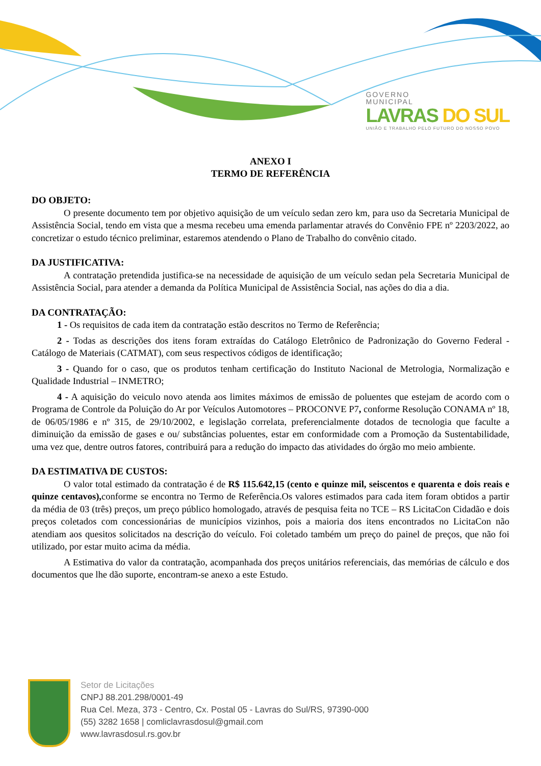GOVERNO
MUNICIPAL
LAVRAS DO SUL
UNIÃO E TRABALHO PELO FUTURO DO NOSSO POVO
ANEXO I
TERMO DE REFERÊNCIA
DO OBJETO:
O presente documento tem por objetivo aquisição de um veículo sedan zero km, para uso da Secretaria Municipal de Assistência Social, tendo em vista que a mesma recebeu uma emenda parlamentar através do Convênio FPE nº 2203/2022, ao concretizar o estudo técnico preliminar, estaremos atendendo o Plano de Trabalho do convênio citado.
DA JUSTIFICATIVA:
A contratação pretendida justifica-se na necessidade de aquisição de um veículo sedan pela Secretaria Municipal de Assistência Social, para atender a demanda da Política Municipal de Assistência Social, nas ações do dia a dia.
DA CONTRATAÇÃO:
1 - Os requisitos de cada item da contratação estão descritos no Termo de Referência;
2 - Todas as descrições dos itens foram extraídas do Catálogo Eletrônico de Padronização do Governo Federal - Catálogo de Materiais (CATMAT), com seus respectivos códigos de identificação;
3 - Quando for o caso, que os produtos tenham certificação do Instituto Nacional de Metrologia, Normalização e Qualidade Industrial – INMETRO;
4 - A aquisição do veiculo novo atenda aos limites máximos de emissão de poluentes que estejam de acordo com o Programa de Controle da Poluição do Ar por Veículos Automotores – PROCONVE P7, conforme Resolução CONAMA nº 18, de 06/05/1986 e nº 315, de 29/10/2002, e legislação correlata, preferencialmente dotados de tecnologia que faculte a diminuição da emissão de gases e ou/ substâncias poluentes, estar em conformidade com a Promoção da Sustentabilidade, uma vez que, dentre outros fatores, contribuirá para a redução do impacto das atividades do órgão mo meio ambiente.
DA ESTIMATIVA DE CUSTOS:
O valor total estimado da contratação é de R$ 115.642,15 (cento e quinze mil, seiscentos e quarenta e dois reais e quinze centavos), conforme se encontra no Termo de Referência.Os valores estimados para cada item foram obtidos a partir da média de 03 (três) preços, um preço público homologado, através de pesquisa feita no TCE – RS LicitaCon Cidadão e dois preços coletados com concessionárias de municípios vizinhos, pois a maioria dos itens encontrados no LicitaCon não atendiam aos quesitos solicitados na descrição do veículo. Foi coletado também um preço do painel de preços, que não foi utilizado, por estar muito acima da média.
A Estimativa do valor da contratação, acompanhada dos preços unitários referenciais, das memórias de cálculo e dos documentos que lhe dão suporte, encontram-se anexo a este Estudo.
Setor de Licitações
CNPJ 88.201.298/0001-49
Rua Cel. Meza, 373 - Centro, Cx. Postal 05 - Lavras do Sul/RS, 97390-000
(55) 3282 1658 | comliclavrasdosul@gmail.com
www.lavrasdosul.rs.gov.br